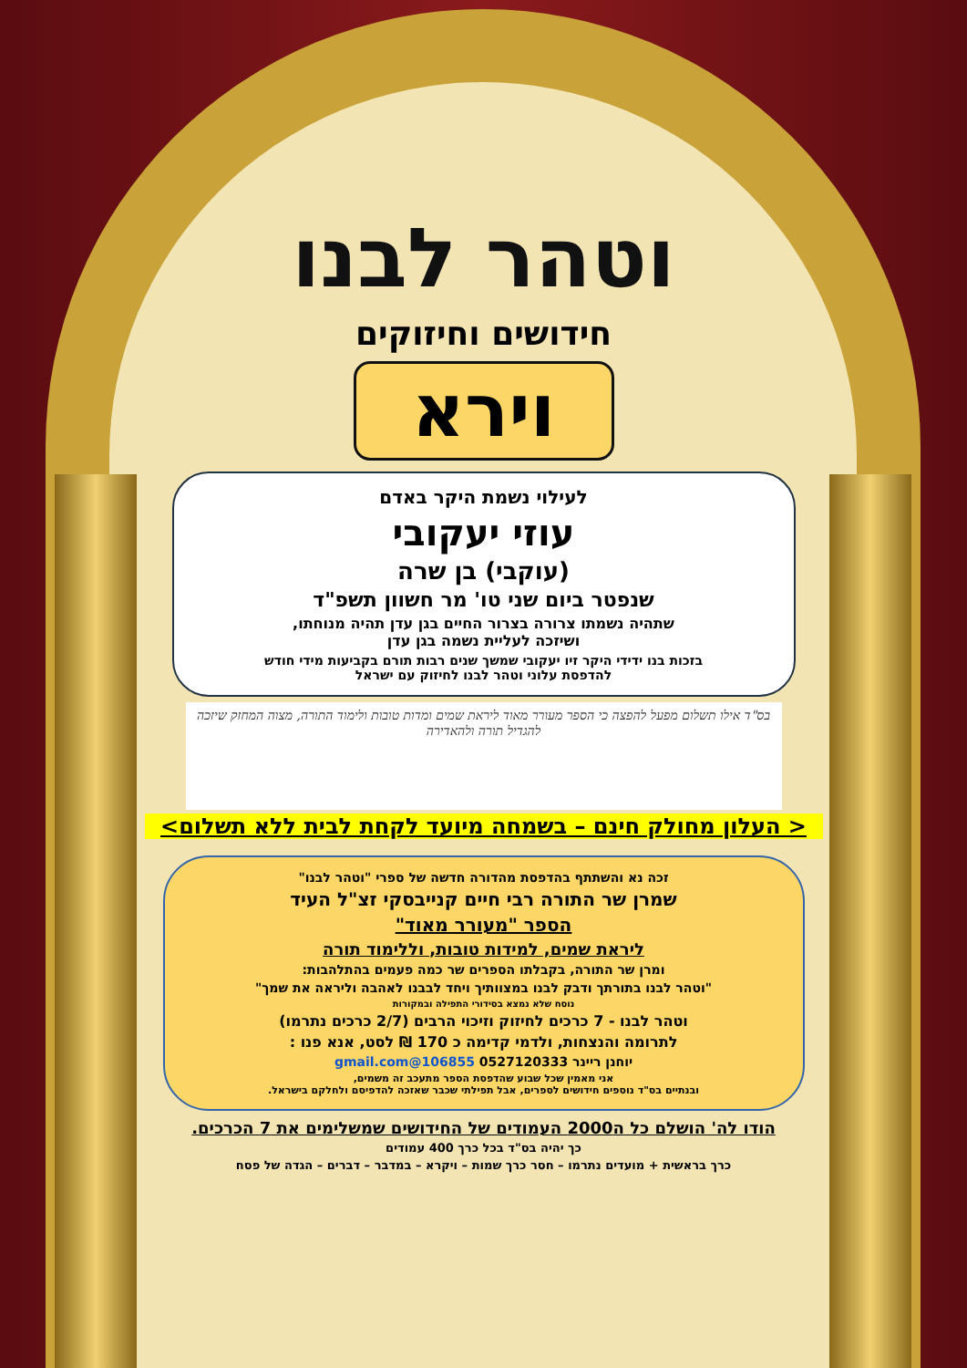וטהר לבנו
חידושים וחיזוקים
וירא
לעילוי נשמת היקר באדם
עוזי יעקובי
(עוקבי) בן שרה
שנפטר ביום שני טו' מר חשוון תשפ"ד
שתהיה נשמתו צרורה בצרור החיים בגן עדן תהיה מנוחתו,
ושיזכה לעליית נשמה בגן עדן
בזכות בנו ידידי היקר זיו יעקובי שמשך שנים רבות תורם בקביעות מידי חודש
להדפסת עלוני וטהר לבנו לחיזוק עם ישראל
בס"ד אילו תשלום מפעל להפצה כי הספר מעורר מאוד ליראת שמים ומדות טובות ולימוד התורה, מצוה המחזק שיזכה להגדיל תורה ולהאדירה
< העלון מחולק חינם – בשמחה מיועד לקחת לבית ללא תשלום>
זכה נא והשתתף בהדפסת מהדורה חדשה של ספרי "וטהר לבנו"
שמרן שר התורה רבי חיים קנייבסקי זצ"ל העיד
הספר "מעורר מאוד"
ליראת שמים, למידות טובות, וללימוד תורה
ומרן שר התורה, בקבלתו הספרים שר כמה פעמים בהתלהבות:
"וטהר לבנו בתורתך ודבק לבנו במצוותיך ויחד לבבנו לאהבה וליראה את שמך"
נוסח שלא נמצא בסידורי התפילה ובמקורות
וטהר לבנו - 7 כרכים לחיזוק וזיכוי הרבים (2/7 כרכים נתרמו)
לתרומה והנצחות, ולדמי קדימה כ 170 ₪ לסט, אנא פנו :
יוחנן ריינר 0527120333 106855@gmail.com
אני מאמין שכל שבוע שהדפסת הספר מתעכב זה משמים,
ובנתיים בס"ד נוספים חידושים לספרים, אבל תפילתי שכבר שאזכה להדפיסם ולחלקם בישראל.
הודו לה' הושלם כל ה2000 העמודים של החידושים שמשלימים את 7 הכרכים.
כך יהיה בס"ד בכל כרך 400 עמודים
כרך בראשית + מועדים נתרמו – חסר כרך שמות – ויקרא – במדבר – דברים – הגדה של פסח